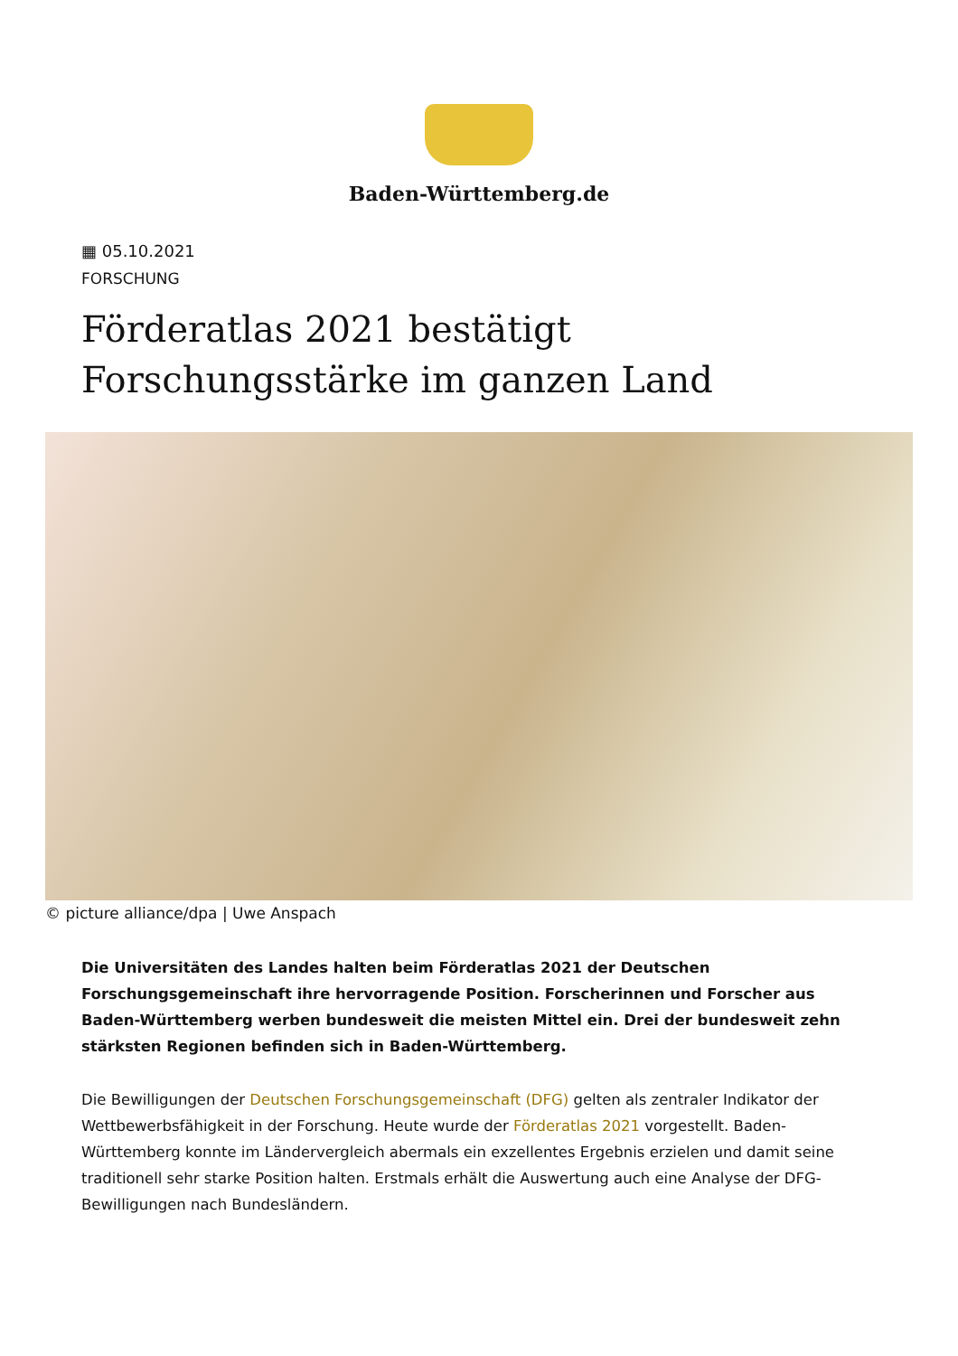Baden-Württemberg.de
▦ 05.10.2021
FORSCHUNG
Förderatlas 2021 bestätigt Forschungsstärke im ganzen Land
© picture alliance/dpa | Uwe Anspach
Die Universitäten des Landes halten beim Förderatlas 2021 der Deutschen Forschungsgemeinschaft ihre hervorragende Position. Forscherinnen und Forscher aus Baden-Württemberg werben bundesweit die meisten Mittel ein. Drei der bundesweit zehn stärksten Regionen befinden sich in Baden-Württemberg.
Die Bewilligungen der Deutschen Forschungsgemeinschaft (DFG) gelten als zentraler Indikator der Wettbewerbsfähigkeit in der Forschung. Heute wurde der Förderatlas 2021 vorgestellt. Baden-Württemberg konnte im Ländervergleich abermals ein exzellentes Ergebnis erzielen und damit seine traditionell sehr starke Position halten. Erstmals erhält die Auswertung auch eine Analyse der DFG-Bewilligungen nach Bundesländern.